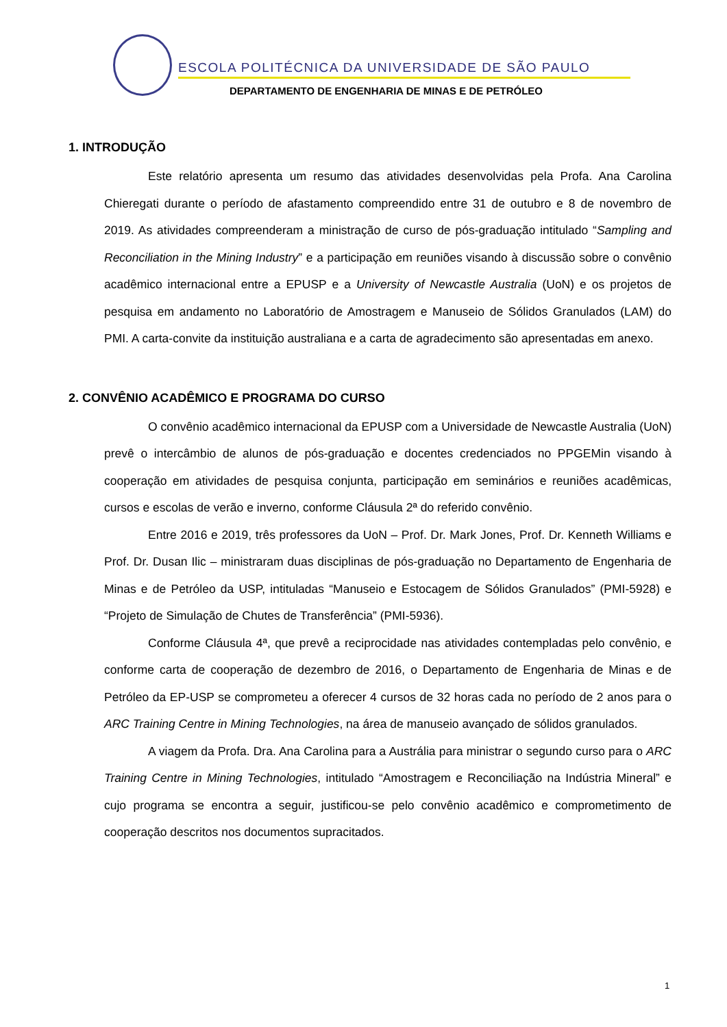ESCOLA POLITÉCNICA DA UNIVERSIDADE DE SÃO PAULO
DEPARTAMENTO DE ENGENHARIA DE MINAS E DE PETRÓLEO
1. INTRODUÇÃO
Este relatório apresenta um resumo das atividades desenvolvidas pela Profa. Ana Carolina Chieregati durante o período de afastamento compreendido entre 31 de outubro e 8 de novembro de 2019. As atividades compreenderam a ministração de curso de pós-graduação intitulado “Sampling and Reconciliation in the Mining Industry” e a participação em reuniões visando à discussão sobre o convênio acadêmico internacional entre a EPUSP e a University of Newcastle Australia (UoN) e os projetos de pesquisa em andamento no Laboratório de Amostragem e Manuseio de Sólidos Granulados (LAM) do PMI. A carta-convite da instituição australiana e a carta de agradecimento são apresentadas em anexo.
2. CONVÊNIO ACADÊMICO E PROGRAMA DO CURSO
O convênio acadêmico internacional da EPUSP com a Universidade de Newcastle Australia (UoN) prevê o intercâmbio de alunos de pós-graduação e docentes credenciados no PPGEMin visando à cooperação em atividades de pesquisa conjunta, participação em seminários e reuniões acadêmicas, cursos e escolas de verão e inverno, conforme Cláusula 2ª do referido convênio.
Entre 2016 e 2019, três professores da UoN – Prof. Dr. Mark Jones, Prof. Dr. Kenneth Williams e Prof. Dr. Dusan Ilic – ministraram duas disciplinas de pós-graduação no Departamento de Engenharia de Minas e de Petróleo da USP, intituladas “Manuseio e Estocagem de Sólidos Granulados” (PMI-5928) e “Projeto de Simulação de Chutes de Transferência” (PMI-5936).
Conforme Cláusula 4ª, que prevê a reciprocidade nas atividades contempladas pelo convênio, e conforme carta de cooperação de dezembro de 2016, o Departamento de Engenharia de Minas e de Petróleo da EP-USP se comprometeu a oferecer 4 cursos de 32 horas cada no período de 2 anos para o ARC Training Centre in Mining Technologies, na área de manuseio avançado de sólidos granulados.
A viagem da Profa. Dra. Ana Carolina para a Austrália para ministrar o segundo curso para o ARC Training Centre in Mining Technologies, intitulado “Amostragem e Reconciliação na Indústria Mineral” e cujo programa se encontra a seguir, justificou-se pelo convênio acadêmico e comprometimento de cooperação descritos nos documentos supracitados.
1